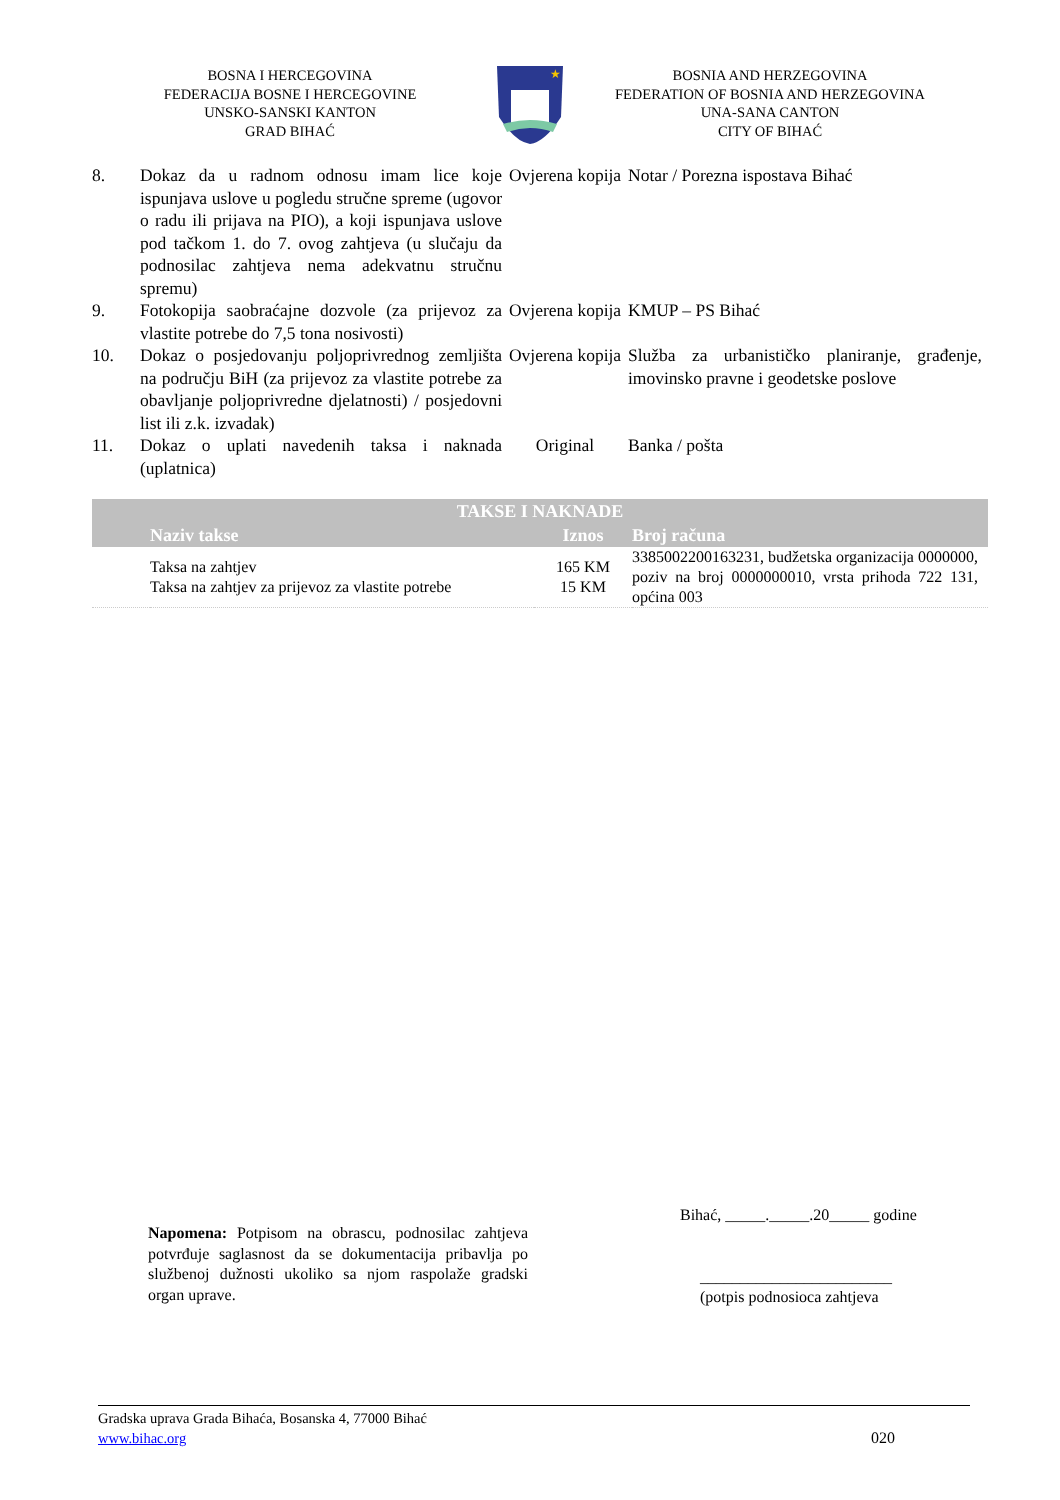BOSNA I HERCEGOVINA
FEDERACIJA BOSNE I HERCEGOVINE
UNSKO-SANSKI KANTON
GRAD BIHAĆ
★
BOSNIA AND HERZEGOVINA
FEDERATION OF BOSNIA AND HERZEGOVINA
UNA-SANA CANTON
CITY OF BIHAĆ
| 8. | Dokaz da u radnom odnosu imam lice koje ispunjava uslove u pogledu stručne spreme (ugovor o radu ili prijava na PIO), a koji ispunjava uslove pod tačkom 1. do 7. ovog zahtjeva (u slučaju da podnosilac zahtjeva nema adekvatnu stručnu spremu) | Ovjerena kopija | Notar / Porezna ispostava Bihać |
| 9. | Fotokopija saobraćajne dozvole (za prijevoz za vlastite potrebe do 7,5 tona nosivosti) | Ovjerena kopija | KMUP – PS Bihać |
| 10. | Dokaz o posjedovanju poljoprivrednog zemljišta na području BiH (za prijevoz za vlastite potrebe za obavljanje poljoprivredne djelatnosti) / posjedovni list ili z.k. izvadak) | Ovjerena kopija | Služba za urbanističko planiranje, građenje, imovinsko pravne i geodetske poslove |
| 11. | Dokaz o uplati navedenih taksa i naknada (uplatnica) | Original | Banka / pošta |
| TAKSE I NAKNADE | | | |
| --- | --- | --- | --- |
| | Naziv takse | Iznos | Broj računa |
| | Taksa na zahtjev Taksa na zahtjev za prijevoz za vlastite potrebe | 165 KM 15 KM | 3385002200163231, budžetska organizacija 0000000, poziv na broj 0000000010, vrsta prihoda 722 131, općina 003 |
Napomena: Potpisom na obrascu, podnosilac zahtjeva potvrđuje saglasnost da se dokumentacija pribavlja po službenoj dužnosti ukoliko sa njom raspolaže gradski organ uprave.
Bihać, _____._____.20_____ godine
________________________
(potpis podnosioca zahtjeva
Gradska uprava Grada Bihaća, Bosanska 4, 77000 Bihać
www.bihac.org 020